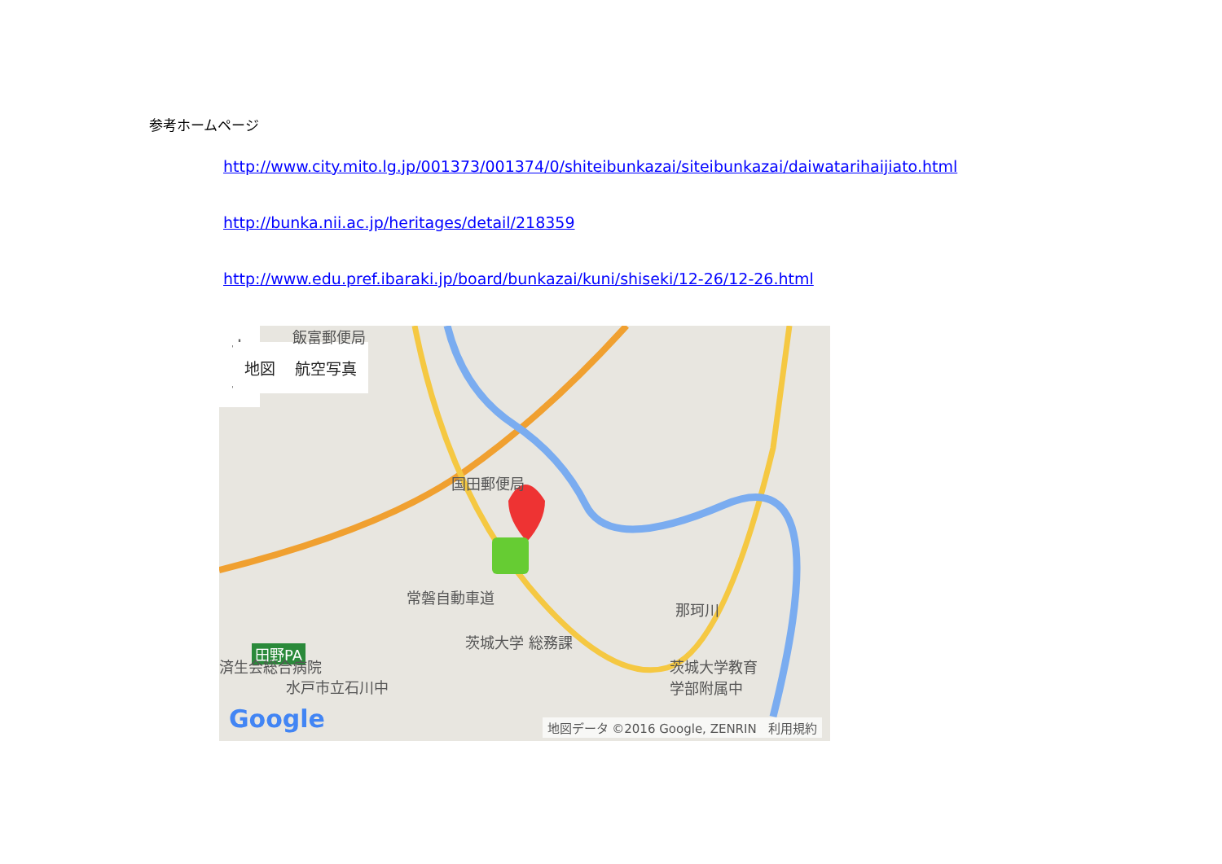参考ホームページ
http://www.city.mito.lg.jp/001373/001374/0/shiteibunkazai/siteibunkazai/daiwatarihaijiato.html
http://bunka.nii.ac.jp/heritages/detail/218359
http://www.edu.pref.ibaraki.jp/board/bunkazai/kuni/shiseki/12-26/12-26.html
地図 航空写真
飯富郵便局
国田郵便局
常磐自動車道
田野PA
那珂川
茨城大学 総務課
済生会総合病院
水戸市立石川中
茨城大学教育
学部附属中
+
−
Google 地図データ ©2016 Google, ZENRIN 利用規約